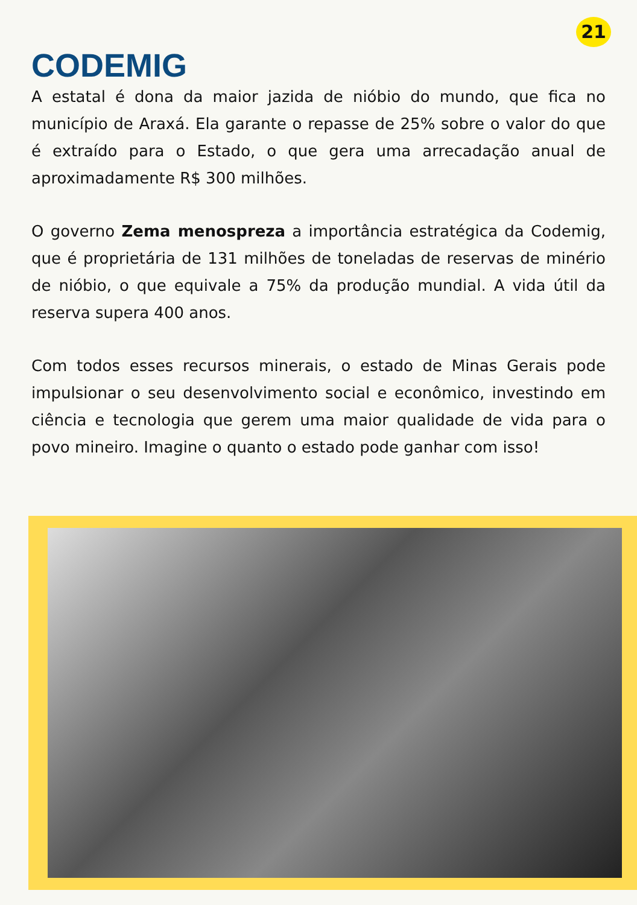21
CODEMIG
A estatal é dona da maior jazida de nióbio do mundo, que fica no município de Araxá. Ela garante o repasse de 25% sobre o valor do que é extraído para o Estado, o que gera uma arrecadação anual de aproximadamente R$ 300 milhões.
O governo Zema menospreza a importância estratégica da Codemig, que é proprietária de 131 milhões de toneladas de reservas de minério de nióbio, o que equivale a 75% da produção mundial. A vida útil da reserva supera 400 anos.
Com todos esses recursos minerais, o estado de Minas Gerais pode impulsionar o seu desenvolvimento social e econômico, investindo em ciência e tecnologia que gerem uma maior qualidade de vida para o povo mineiro. Imagine o quanto o estado pode ganhar com isso!